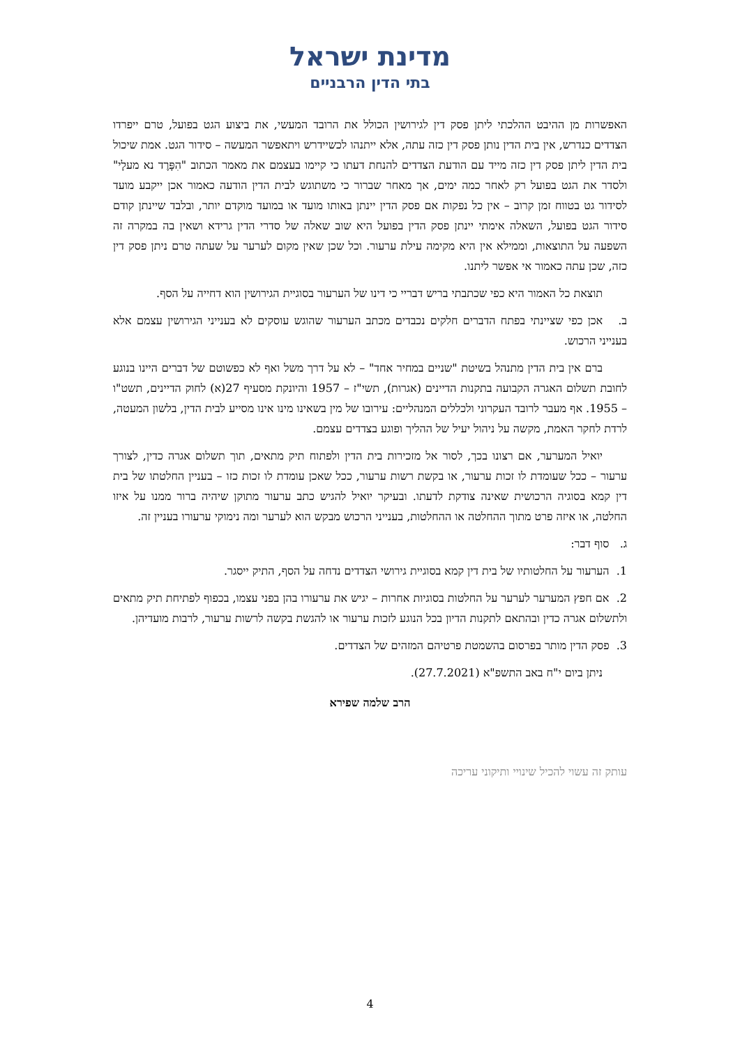מדינת ישראל
בתי הדין הרבניים
האפשרות מן ההיבט ההלכתי ליתן פסק דין לגירושין הכולל את הרובד המעשי, את ביצוע הגט בפועל, טרם ייפרדו הצדדים כנדרש, אין בית הדין נותן פסק דין כזה עתה, אלא ייתנהו לכשיידרש ויתאפשר המעשה – סידור הגט. אמת שיכול בית הדין ליתן פסק דין כזה מייד עם הודעת הצדדים להנחת דעתו כי קיימו בעצמם את מאמר הכתוב "הִפָּרֶד נא מעלָי" ולסדר את הגט בפועל רק לאחר כמה ימים, אך מאחר שברור כי משתוגש לבית הדין הודעה כאמור אכן ייקבע מועד לסידור גט בטווח זמן קרוב – אין כל נפקות אם פסק הדין יינתן באותו מועד או במועד מוקדם יותר, ובלבד שיינתן קודם סידור הגט בפועל, השאלה אימתי יינתן פסק הדין בפועל היא שוב שאלה של סדרי הדין גרידא ושאין בה במקרה זה השפעה על התוצאות, וממילא אין היא מקימה עילת ערעור. וכל שכן שאין מקום לערער על שעתה טרם ניתן פסק דין כזה, שכן עתה כאמור אי אפשר ליתנו.
תוצאת כל האמור היא כפי שכתבתי בריש דבריי כי דינו של הערעור בסוגיית הגירושין הוא דחייה על הסף.
ב. אכן כפי שציינתי בפתח הדברים חלקים נכבדים מכתב הערעור שהוגש עוסקים לא בענייני הגירושין עצמם אלא בענייני הרכוש.
ברם אין בית הדין מתנהל בשיטת "שניים במחיר אחד" – לא על דרך משל ואף לא כפשוטם של דברים היינו בנוגע לחובת תשלום האגרה הקבועה בתקנות הדיינים (אגרות), תשי"ז – 1957 והיונקת מסעיף 27(א) לחוק הדיינים, תשט"ו – 1955. אף מעבר לרובד העקרוני ולכללים המנהליים: עירובו של מין בשאינו מינו אינו מסייע לבית הדין, בלשון המעטה, לרדת לחקר האמת, מקשה על ניהול יעיל של ההליך ופוגע בצדדים עצמם.
יואיל המערער, אם רצונו בכך, לסור אל מזכירות בית הדין ולפתוח תיק מתאים, תוך תשלום אגרה כדין, לצורך ערעור – ככל שעומדת לו זכות ערעור, או בקשת רשות ערעור, ככל שאכן עומדת לו זכות כזו – בעניין החלטתו של בית דין קמא בסוגיה הרכושית שאינה צודקת לדעתו. ובעיקר יואיל להגיש כתב ערעור מתוקן שיהיה ברור ממנו על איזו החלטה, או איזה פרט מתוך ההחלטה או ההחלטות, בענייני הרכוש מבקש הוא לערער ומה נימוקי ערעורו בעניין זה.
ג. סוף דבר:
1. הערעור על החלטותיו של בית דין קמא בסוגיית גירושי הצדדים נדחה על הסף, התיק ייסגר.
2. אם חפץ המערער לערער על החלטות בסוגיות אחרות – יגיש את ערעורו בהן בפני עצמו, בכפוף לפתיחת תיק מתאים ולתשלום אגרה כדין ובהתאם לתקנות הדיון בכל הנוגע לזכות ערעור או להגשת בקשה לרשות ערעור, לרבות מועדיהן.
3. פסק הדין מותר בפרסום בהשמטת פרטיהם המזהים של הצדדים.
ניתן ביום י"ח באב התשפ"א (27.7.2021).
הרב שלמה שפירא
עותק זה עשוי להכיל שינויי ותיקוני עריכה
4